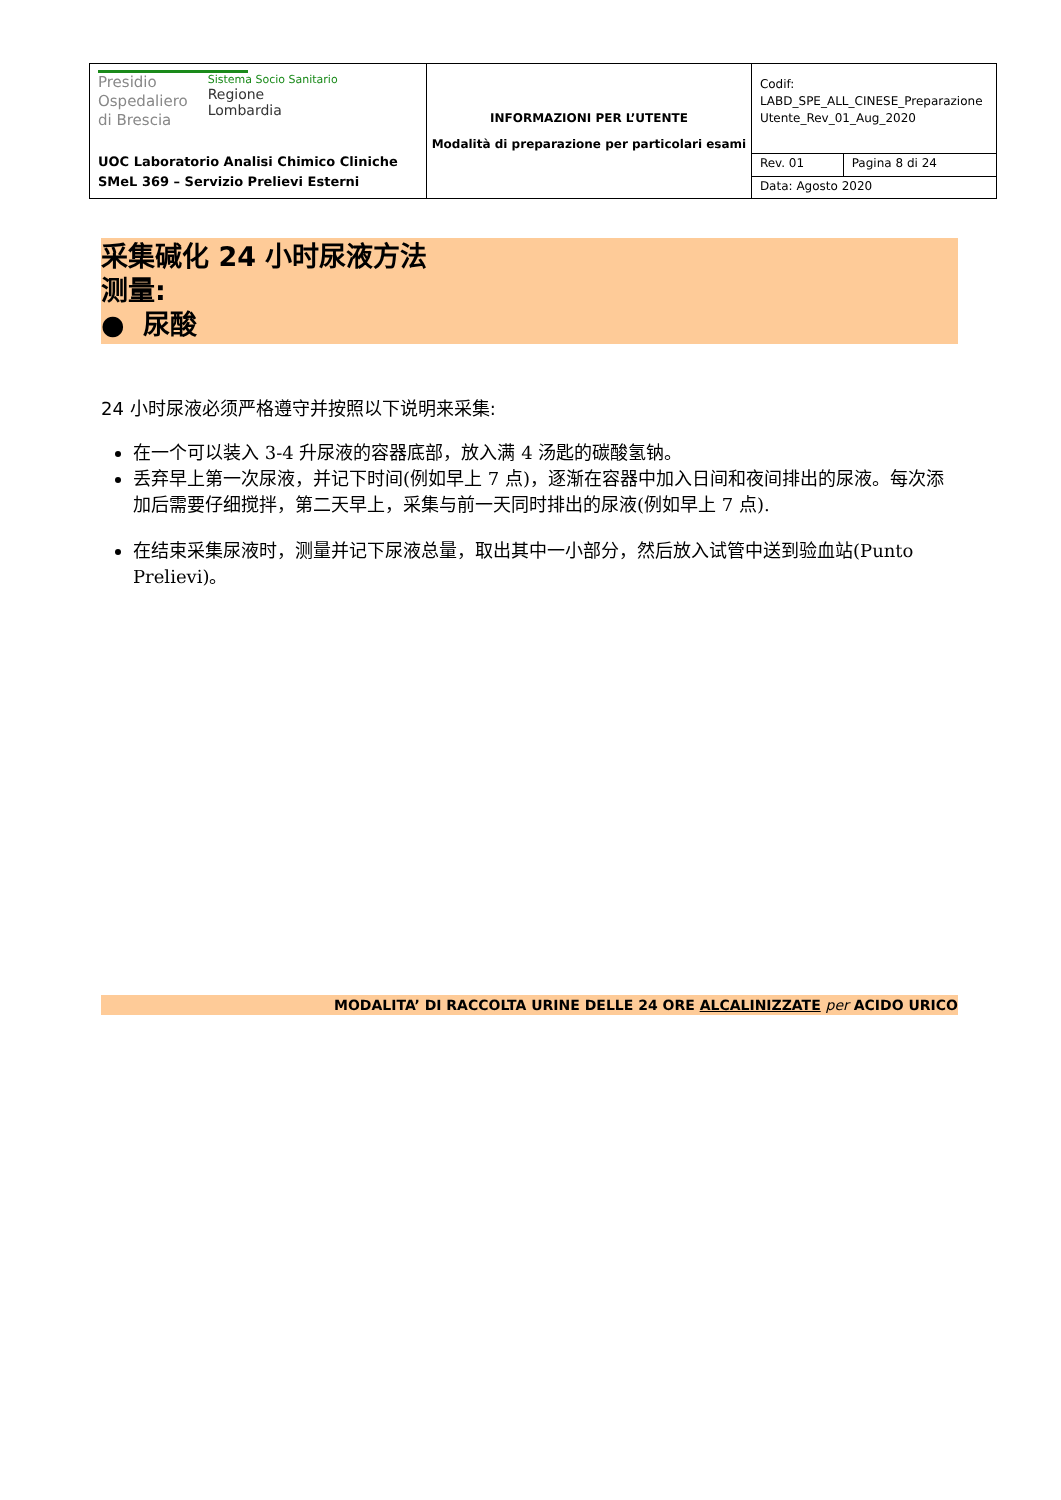| Presidio Ospedaliero di Brescia Sistema Socio Sanitario Regione Lombardia UOC Laboratorio Analisi Chimico Cliniche SMeL 369 – Servizio Prelievi Esterni | INFORMAZIONI PER L’UTENTE Modalità di preparazione per particolari esami | Codif: LABD_SPE_ALL_CINESE_Preparazione Utente_Rev_01_Aug_2020 | |
| | | Rev. 01 | Pagina 8 di 24 |
| | | Data: Agosto 2020 | |
采集碱化 24 小时尿液方法
测量:
● 尿酸
24 小时尿液必须严格遵守并按照以下说明来采集:
在一个可以装入 3-4 升尿液的容器底部，放入满 4 汤匙的碳酸氢钠。
丢弃早上第一次尿液，并记下时间(例如早上 7 点)，逐渐在容器中加入日间和夜间排出的尿液。每次添加后需要仔细搅拌，第二天早上，采集与前一天同时排出的尿液(例如早上 7 点).
在结束采集尿液时，测量并记下尿液总量，取出其中一小部分，然后放入试管中送到验血站(Punto Prelievi)。
MODALITA’ DI RACCOLTA URINE DELLE 24 ORE ALCALINIZZATE per ACIDO URICO